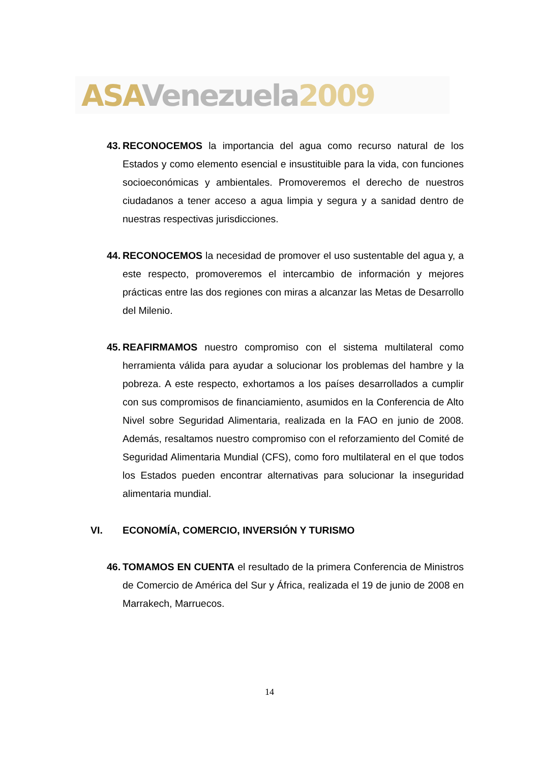ASA Venezuela 2009
43.
RECONOCEMOS la importancia del agua como recurso natural de los Estados y como elemento esencial e insustituible para la vida, con funciones socioeconómicas y ambientales. Promoveremos el derecho de nuestros ciudadanos a tener acceso a agua limpia y segura y a sanidad dentro de nuestras respectivas jurisdicciones.
44.
RECONOCEMOS la necesidad de promover el uso sustentable del agua y, a este respecto, promoveremos el intercambio de información y mejores prácticas entre las dos regiones con miras a alcanzar las Metas de Desarrollo del Milenio.
45.
REAFIRMAMOS nuestro compromiso con el sistema multilateral como herramienta válida para ayudar a solucionar los problemas del hambre y la pobreza. A este respecto, exhortamos a los países desarrollados a cumplir con sus compromisos de financiamiento, asumidos en la Conferencia de Alto Nivel sobre Seguridad Alimentaria, realizada en la FAO en junio de 2008. Además, resaltamos nuestro compromiso con el reforzamiento del Comité de Seguridad Alimentaria Mundial (CFS), como foro multilateral en el que todos los Estados pueden encontrar alternativas para solucionar la inseguridad alimentaria mundial.
VI. ECONOMÍA, COMERCIO, INVERSIÓN Y TURISMO
46.
TOMAMOS EN CUENTA el resultado de la primera Conferencia de Ministros de Comercio de América del Sur y África, realizada el 19 de junio de 2008 en Marrakech, Marruecos.
14